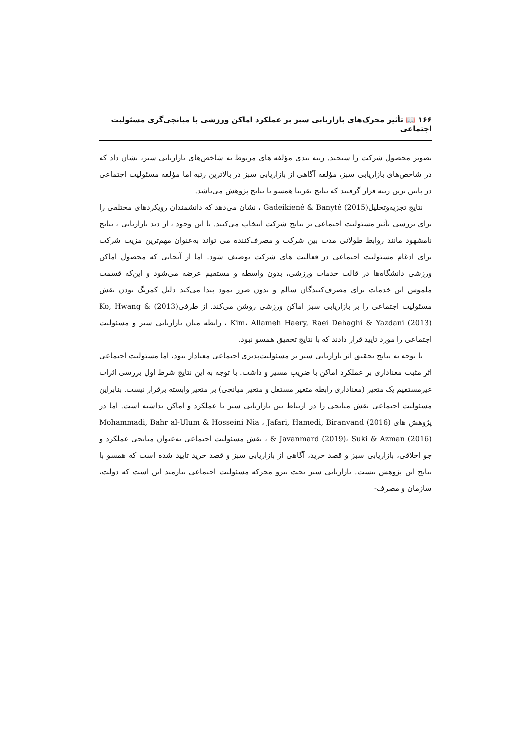۱۶۶ 📖 تأثیر محرک‌های بازاریابی سبز بر عملکرد اماکن ورزشی با میانجی‌گری مسئولیت اجتماعی
تصویر محصول شرکت را سنجید. رتبه بندی مؤلفه های مربوط به شاخص‌های بازاریابی سبز، نشان داد که در شاخص‌های بازاریابی سبز، مؤلفه آگاهی از بازاریابی سبز در بالاترین رتبه اما مؤلفه مسئولیت اجتماعی در پایین ترین رتبه قرار گرفتند که نتایج تقریبا همسو با نتایج پژوهش می‌باشد.
نتایج تجزیه‌وتحلیل(2015) Gadeikienė & Banytė ، نشان می‌دهد که دانشمندان رویکردهای مختلفی را برای بررسی تأثیر مسئولیت اجتماعی بر نتایج شرکت انتخاب می‌کنند. با این وجود ، از دید بازاریابی ، نتایج نامشهود مانند روابط طولانی مدت بین شرکت و مصرف‌کننده می تواند به‌عنوان مهم‌ترین مزیت شرکت برای ادغام مسئولیت اجتماعی در فعالیت های شرکت توصیف شود. اما از آنجایی که محصول اماکن ورزشی دانشگاه‌ها در قالب خدمات ورزشی، بدون واسطه و مستقیم عرضه می‌شود و این‌که قسمت ملموس این خدمات برای مصرف‌کنندگان سالم و بدون ضرر نمود پیدا می‌کند دلیل کمرنگ بودن نقش مسئولیت اجتماعی را بر بازاریابی سبز اماکن ورزشی روشن می‌کند. از طرفی(2013) Ko, Hwang & Kim، Allameh Haery, Raei Dehaghi & Yazdani (2013) ، رابطه میان بازاریابی سبز و مسئولیت اجتماعی را مورد تایید قرار دادند که با نتایج تحقیق همسو نبود.
با توجه به نتایج تحقیق اثر بازاریابی سبز بر مسئولیت‌پذیری اجتماعی معنادار نبود، اما مسئولیت اجتماعی اثر مثبت معناداری بر عملکرد اماکن با ضریب مسیر و داشت. با توجه به این نتایج شرط اول بررسی اثرات غیرمستقیم یک متغیر (معناداری رابطه متغیر مستقل و متغیر میانجی) بر متغیر وابسته برقرار نیست. بنابراین مسئولیت اجتماعی نقش میانجی را در ارتباط بین بازاریابی سبز با عملکرد و اماکن نداشته است. اما در پژوهش های (2016) Mohammadi, Bahr al-Ulum & Hosseini Nia ، Jafari, Hamedi, Biranvand & Javanmard (2019)، Suki & Azman (2016) ، نقش مسئولیت اجتماعی به‌عنوان میانجی عملکرد و جو اخلاقی، بازاریابی سبز و قصد خرید، آگاهی از بازاریابی سبز و قصد خرید تایید شده است که همسو با نتایج این پژوهش نیست. بازاریابی سبز تحت نیرو محرکه مسئولیت اجتماعی نیازمند این است که دولت، سازمان و مصرف-